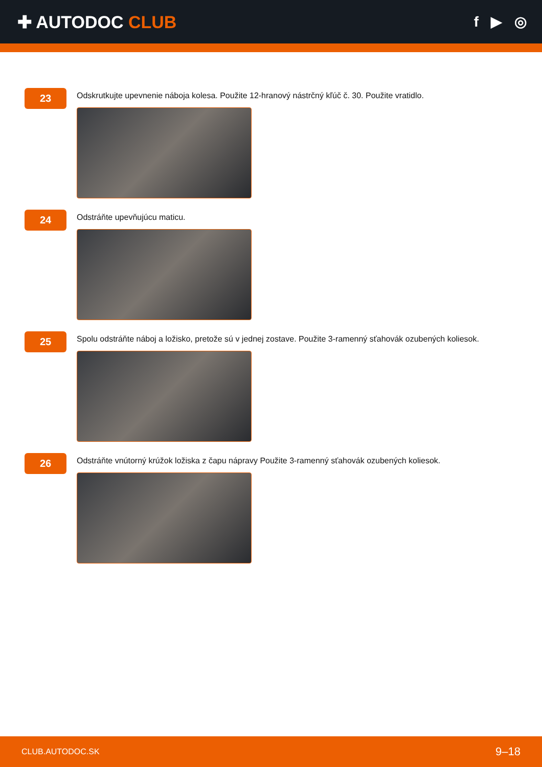✚ AUTODOC CLUB
f ▶ ◎
23
Odskrutkujte upevnenie náboja kolesa. Použite 12-hranový nástrčný kľúč č. 30. Použite vratidlo.
24
Odstráňte upevňujúcu maticu.
25
Spolu odstráňte náboj a ložisko, pretože sú v jednej zostave. Použite 3-ramenný sťahovák ozubených koliesok.
26
Odstráňte vnútorný krúžok ložiska z čapu nápravy Použite 3-ramenný sťahovák ozubených koliesok.
CLUB.AUTODOC.SK 9–18